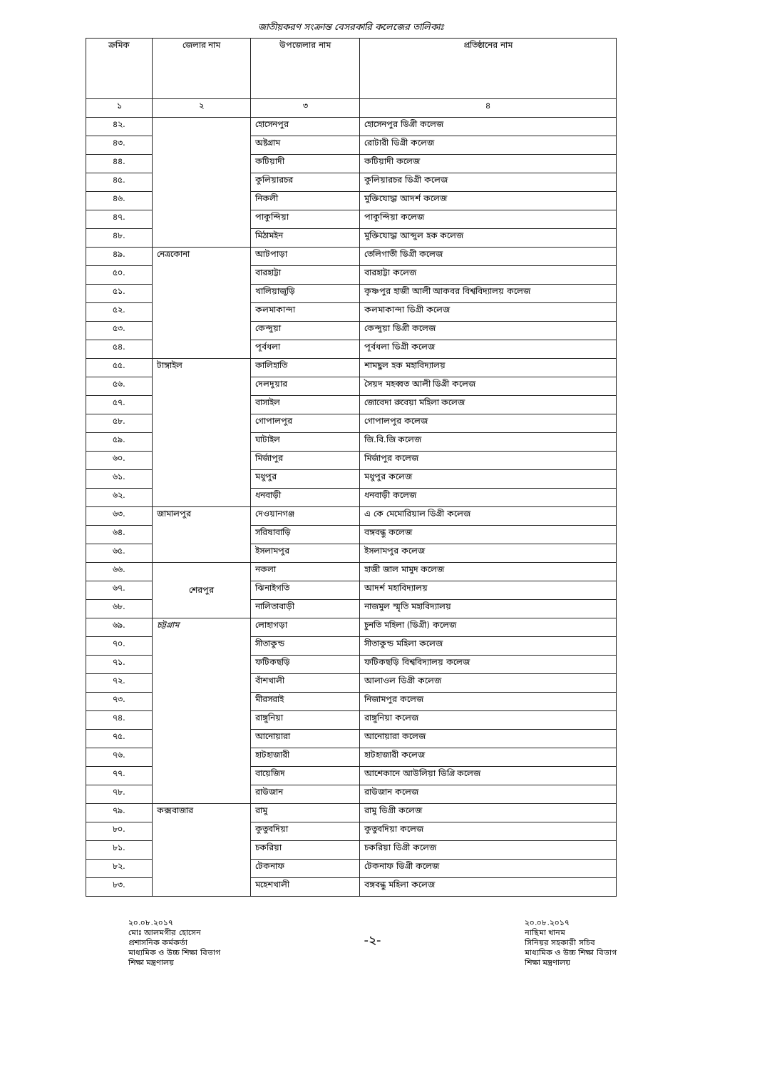জাতীয়করণ সংক্রান্ত বেসরকারি কলেজের তালিকাঃ
| ক্রমিক | জেলার নাম | উপজেলার নাম | প্রতিষ্ঠানের নাম |
| --- | --- | --- | --- |
| ১ | ২ | ৩ | ৪ |
| ৪২. | | হোসেনপুর | হোসেনপুর ডিগ্রী কলেজ |
| ৪৩. | | অষ্টগ্রাম | রোটারী ডিগ্রী কলেজ |
| ৪৪. | | কটিয়াদী | কটিয়াদী কলেজ |
| ৪৫. | | কুলিয়ারচর | কুলিয়ারচর ডিগ্রী কলেজ |
| ৪৬. | | নিকলী | মুক্তিযোদ্ধা আদর্শ কলেজ |
| ৪৭. | | পাকুন্দিয়া | পাকুন্দিয়া কলেজ |
| ৪৮. | | মিঠামইন | মুক্তিযোদ্ধা আব্দুল হক কলেজ |
| ৪৯. | নেত্রকোনা | আটপাড়া | তেলিগাতী ডিগ্রী কলেজ |
| ৫০. | | বারহাট্টা | বারহাট্টা কলেজ |
| ৫১. | | খালিয়াজুড়ি | কৃষ্ণপুর হাজী আলী আকবর বিশ্ববিদ্যালয় কলেজ |
| ৫২. | | কলমাকান্দা | কলমাকান্দা ডিগ্রী কলেজ |
| ৫৩. | | কেন্দুয়া | কেন্দুয়া ডিগ্রী কলেজ |
| ৫৪. | | পূর্বধলা | পূর্বধলা ডিগ্রী কলেজ |
| ৫৫. | টাঙ্গাইল | কালিহাতি | শামছুল হক মহাবিদ্যালয় |
| ৫৬. | | দেলদুয়ার | সৈয়দ মহব্বত আলী ডিগ্রী কলেজ |
| ৫৭. | | বাসাইল | জোবেদা রুবেয়া মহিলা কলেজ |
| ৫৮. | | গোপালপুর | গোপালপুর কলেজ |
| ৫৯. | | ঘাটাইল | জি.বি.জি কলেজ |
| ৬০. | | মির্জাপুর | মির্জাপুর কলেজ |
| ৬১. | | মধুপুর | মধুপুর কলেজ |
| ৬২. | | ধনবাড়ী | ধনবাড়ী কলেজ |
| ৬৩. | জামালপুর | দেওয়ানগঞ্জ | এ কে মেমোরিয়াল ডিগ্রী কলেজ |
| ৬৪. | | সরিষাবাড়ি | বঙ্গবন্ধু কলেজ |
| ৬৫. | | ইসলামপুর | ইসলামপুর কলেজ |
| ৬৬. | শেরপুর | নকলা | হাজী জাল মামুদ কলেজ |
| ৬৭. | | ঝিনাইগতি | আদর্শ মহাবিদ্যালয় |
| ৬৮. | | নালিতাবাড়ী | নাজমুল স্মৃতি মহাবিদ্যালয় |
| ৬৯. | চট্টগ্রাম | লোহাগড়া | চুনতি মহিলা (ডিগ্রী) কলেজ |
| ৭০. | | সীতাকুন্ড | সীতাকুন্ড মহিলা কলেজ |
| ৭১. | | ফটিকছড়ি | ফটিকছড়ি বিশ্ববিদ্যালয় কলেজ |
| ৭২. | | বাঁশখালী | আলাওল ডিগ্রী কলেজ |
| ৭৩. | | মীরসরাই | নিজামপুর কলেজ |
| ৭৪. | | রাঙ্গুনিয়া | রাঙ্গুনিয়া কলেজ |
| ৭৫. | | আনোয়ারা | আনোয়ারা কলেজ |
| ৭৬. | | হাটহাজারী | হাটহাজারী কলেজ |
| ৭৭. | | বায়েজিদ | আশেকানে আউলিয়া ডিগ্রি কলেজ |
| ৭৮. | | রাউজান | রাউজান কলেজ |
| ৭৯. | কক্সবাজার | রামু | রামু ডিগ্রী কলেজ |
| ৮০. | | কুতুবদিয়া | কুতুবদিয়া কলেজ |
| ৮১. | | চকরিয়া | চকরিয়া ডিগ্রী কলেজ |
| ৮২. | | টেকনাফ | টেকনাফ ডিগ্রী কলেজ |
| ৮৩. | | মহেশখালী | বঙ্গবন্ধু মহিলা কলেজ |
২০.০৮.২০১৭
মোঃ আলমগীর হোসেন
প্রশাসনিক কর্মকর্তা
মাধ্যমিক ও উচ্চ শিক্ষা বিভাগ
শিক্ষা মন্ত্রণালয়
-২-
২০.০৮.২০১৭
নাছিমা খানম
সিনিয়র সহকারী সচিব
মাধ্যমিক ও উচ্চ শিক্ষা বিভাগ
শিক্ষা মন্ত্রণালয়